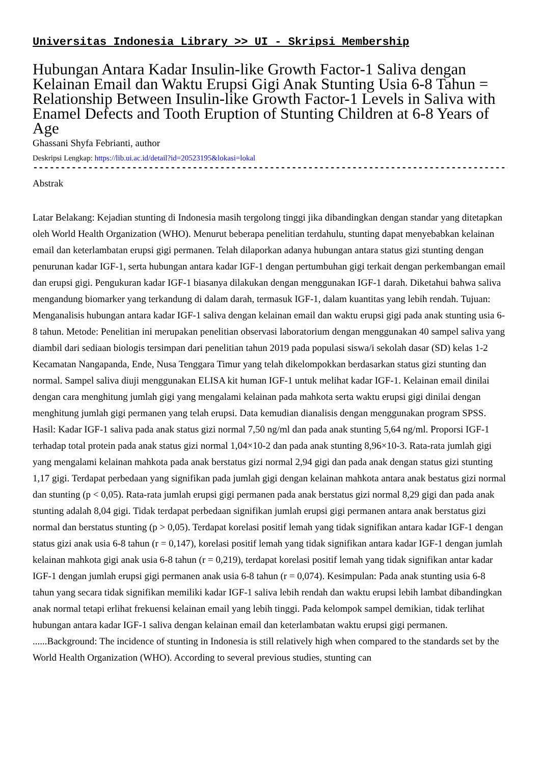Universitas Indonesia Library >> UI - Skripsi Membership
Hubungan Antara Kadar Insulin-like Growth Factor-1 Saliva dengan Kelainan Email dan Waktu Erupsi Gigi Anak Stunting Usia 6-8 Tahun = Relationship Between Insulin-like Growth Factor-1 Levels in Saliva with Enamel Defects and Tooth Eruption of Stunting Children at 6-8 Years of Age
Ghassani Shyfa Febrianti, author
Deskripsi Lengkap: https://lib.ui.ac.id/detail?id=20523195&lokasi=lokal
------------------------------------------------------------------------------------------
Abstrak
Latar Belakang: Kejadian stunting di Indonesia masih tergolong tinggi jika dibandingkan dengan standar yang ditetapkan oleh World Health Organization (WHO). Menurut beberapa penelitian terdahulu, stunting dapat menyebabkan kelainan email dan keterlambatan erupsi gigi permanen. Telah dilaporkan adanya hubungan antara status gizi stunting dengan penurunan kadar IGF-1, serta hubungan antara kadar IGF-1 dengan pertumbuhan gigi terkait dengan perkembangan email dan erupsi gigi. Pengukuran kadar IGF-1 biasanya dilakukan dengan menggunakan IGF-1 darah. Diketahui bahwa saliva mengandung biomarker yang terkandung di dalam darah, termasuk IGF-1, dalam kuantitas yang lebih rendah. Tujuan: Menganalisis hubungan antara kadar IGF-1 saliva dengan kelainan email dan waktu erupsi gigi pada anak stunting usia 6-8 tahun. Metode: Penelitian ini merupakan penelitian observasi laboratorium dengan menggunakan 40 sampel saliva yang diambil dari sediaan biologis tersimpan dari penelitian tahun 2019 pada populasi siswa/i sekolah dasar (SD) kelas 1-2 Kecamatan Nangapanda, Ende, Nusa Tenggara Timur yang telah dikelompokkan berdasarkan status gizi stunting dan normal. Sampel saliva diuji menggunakan ELISA kit human IGF-1 untuk melihat kadar IGF-1. Kelainan email dinilai dengan cara menghitung jumlah gigi yang mengalami kelainan pada mahkota serta waktu erupsi gigi dinilai dengan menghitung jumlah gigi permanen yang telah erupsi. Data kemudian dianalisis dengan menggunakan program SPSS. Hasil: Kadar IGF-1 saliva pada anak status gizi normal 7,50 ng/ml dan pada anak stunting 5,64 ng/ml. Proporsi IGF-1 terhadap total protein pada anak status gizi normal 1,04×10-2 dan pada anak stunting 8,96×10-3. Rata-rata jumlah gigi yang mengalami kelainan mahkota pada anak berstatus gizi normal 2,94 gigi dan pada anak dengan status gizi stunting 1,17 gigi. Terdapat perbedaan yang signifikan pada jumlah gigi dengan kelainan mahkota antara anak bestatus gizi normal dan stunting (p < 0,05). Rata-rata jumlah erupsi gigi permanen pada anak berstatus gizi normal 8,29 gigi dan pada anak stunting adalah 8,04 gigi. Tidak terdapat perbedaan signifikan jumlah erupsi gigi permanen antara anak berstatus gizi normal dan berstatus stunting (p > 0,05). Terdapat korelasi positif lemah yang tidak signifikan antara kadar IGF-1 dengan status gizi anak usia 6-8 tahun (r = 0,147), korelasi positif lemah yang tidak signifikan antara kadar IGF-1 dengan jumlah kelainan mahkota gigi anak usia 6-8 tahun (r = 0,219), terdapat korelasi positif lemah yang tidak signifikan antar kadar IGF-1 dengan jumlah erupsi gigi permanen anak usia 6-8 tahun (r = 0,074). Kesimpulan: Pada anak stunting usia 6-8 tahun yang secara tidak signifikan memiliki kadar IGF-1 saliva lebih rendah dan waktu erupsi lebih lambat dibandingkan anak normal tetapi erlihat frekuensi kelainan email yang lebih tinggi. Pada kelompok sampel demikian, tidak terlihat hubungan antara kadar IGF-1 saliva dengan kelainan email dan keterlambatan waktu erupsi gigi permanen.
......Background: The incidence of stunting in Indonesia is still relatively high when compared to the standards set by the World Health Organization (WHO). According to several previous studies, stunting can